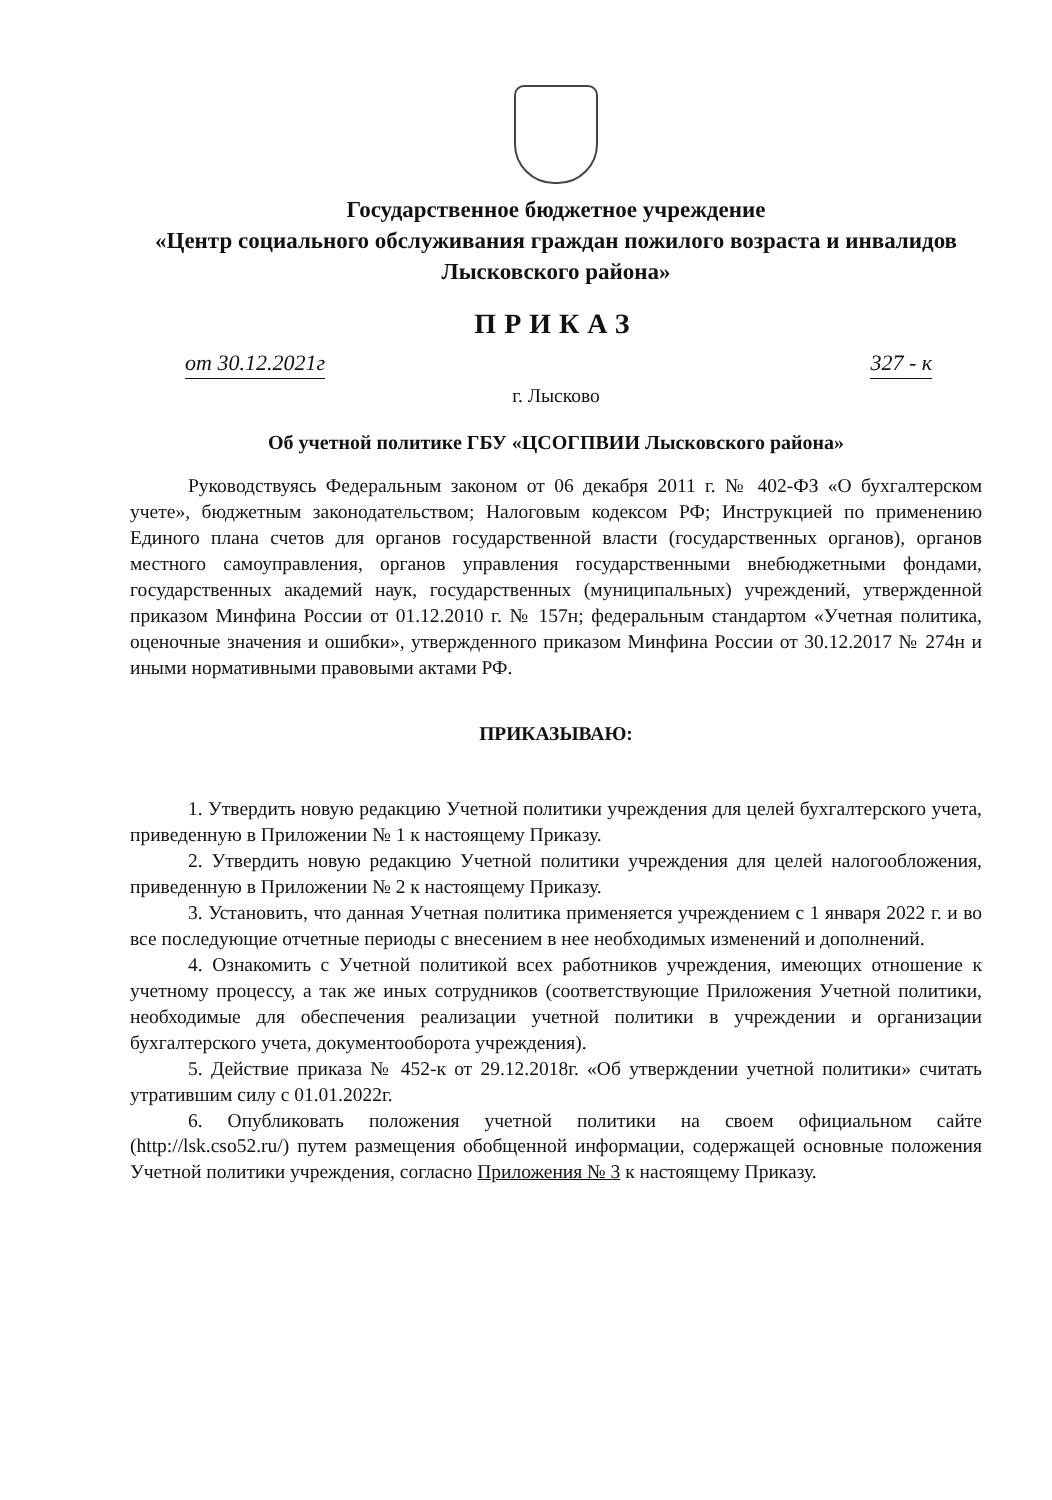Государственное бюджетное учреждение
«Центр социального обслуживания граждан пожилого возраста и инвалидов Лысковского района»
ПРИКАЗ
от 30.12.2021г 327 - к
г. Лысково
Об учетной политике ГБУ «ЦСОГПВИИ Лысковского района»
Руководствуясь Федеральным законом от 06 декабря 2011 г. № 402-ФЗ «О бухгалтерском учете», бюджетным законодательством; Налоговым кодексом РФ; Инструкцией по применению Единого плана счетов для органов государственной власти (государственных органов), органов местного самоуправления, органов управления государственными внебюджетными фондами, государственных академий наук, государственных (муниципальных) учреждений, утвержденной приказом Минфина России от 01.12.2010 г. № 157н; федеральным стандартом «Учетная политика, оценочные значения и ошибки», утвержденного приказом Минфина России от 30.12.2017 № 274н и иными нормативными правовыми актами РФ.
ПРИКАЗЫВАЮ:
1. Утвердить новую редакцию Учетной политики учреждения для целей бухгалтерского учета, приведенную в Приложении № 1 к настоящему Приказу.
2. Утвердить новую редакцию Учетной политики учреждения для целей налогообложения, приведенную в Приложении № 2 к настоящему Приказу.
3. Установить, что данная Учетная политика применяется учреждением с 1 января 2022 г. и во все последующие отчетные периоды с внесением в нее необходимых изменений и дополнений.
4. Ознакомить с Учетной политикой всех работников учреждения, имеющих отношение к учетному процессу, а так же иных сотрудников (соответствующие Приложения Учетной политики, необходимые для обеспечения реализации учетной политики в учреждении и организации бухгалтерского учета, документооборота учреждения).
5. Действие приказа № 452-к от 29.12.2018г. «Об утверждении учетной политики» считать утратившим силу с 01.01.2022г.
6. Опубликовать положения учетной политики на своем официальном сайте (http://lsk.cso52.ru/) путем размещения обобщенной информации, содержащей основные положения Учетной политики учреждения, согласно Приложения № 3 к настоящему Приказу.